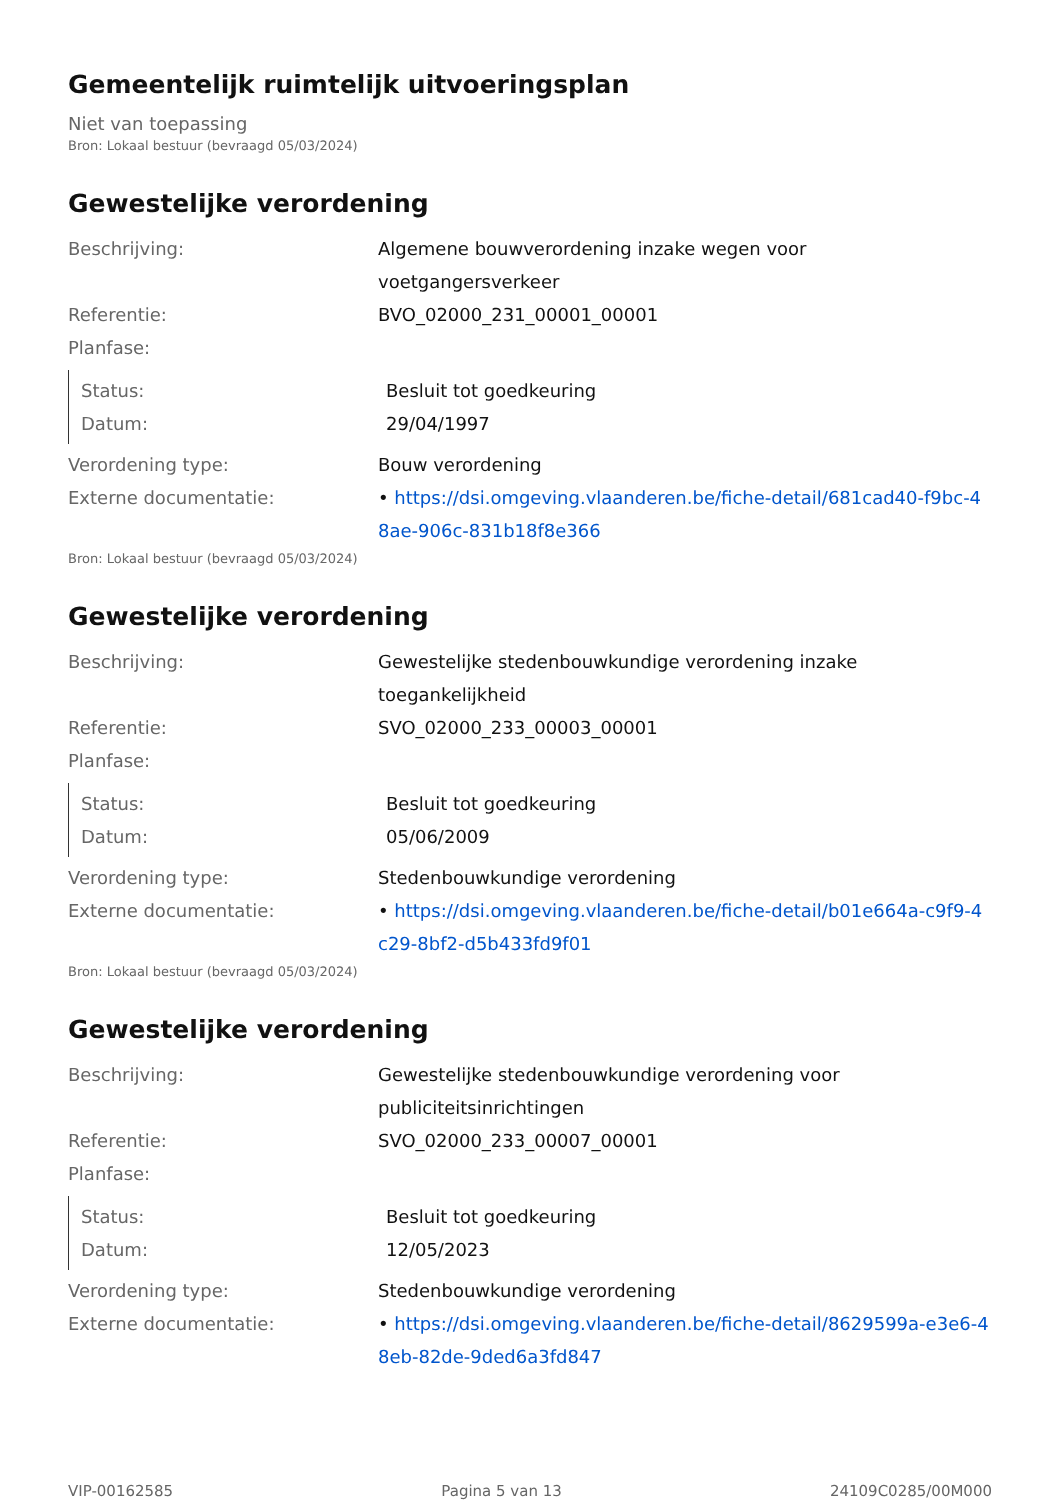Gemeentelijk ruimtelijk uitvoeringsplan
Niet van toepassing
Bron: Lokaal bestuur (bevraagd 05/03/2024)
Gewestelijke verordening
Beschrijving: Algemene bouwverordening inzake wegen voor voetgangersverkeer
Referentie: BVO_02000_231_00001_00001
Planfase:
Status: Besluit tot goedkeuring
Datum: 29/04/1997
Verordening type: Bouw verordening
Externe documentatie: • https://dsi.omgeving.vlaanderen.be/fiche-detail/681cad40-f9bc-48ae-906c-831b18f8e366
Bron: Lokaal bestuur (bevraagd 05/03/2024)
Gewestelijke verordening
Beschrijving: Gewestelijke stedenbouwkundige verordening inzake toegankelijkheid
Referentie: SVO_02000_233_00003_00001
Planfase:
Status: Besluit tot goedkeuring
Datum: 05/06/2009
Verordening type: Stedenbouwkundige verordening
Externe documentatie: • https://dsi.omgeving.vlaanderen.be/fiche-detail/b01e664a-c9f9-4c29-8bf2-d5b433fd9f01
Bron: Lokaal bestuur (bevraagd 05/03/2024)
Gewestelijke verordening
Beschrijving: Gewestelijke stedenbouwkundige verordening voor publiciteitsinrichtingen
Referentie: SVO_02000_233_00007_00001
Planfase:
Status: Besluit tot goedkeuring
Datum: 12/05/2023
Verordening type: Stedenbouwkundige verordening
Externe documentatie: • https://dsi.omgeving.vlaanderen.be/fiche-detail/8629599a-e3e6-48eb-82de-9ded6a3fd847
VIP-00162585 Pagina 5 van 13 24109C0285/00M000